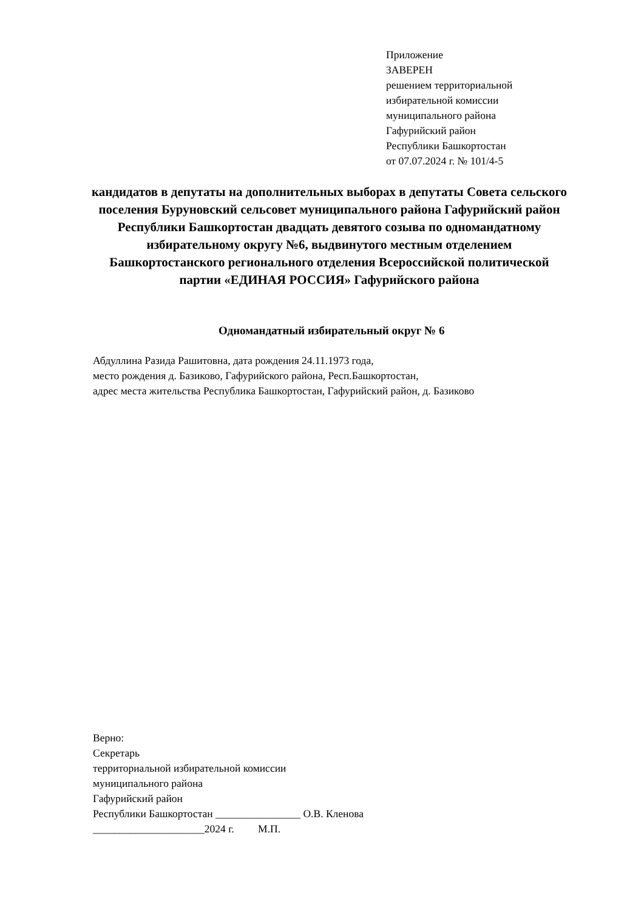Приложение
ЗАВЕРЕН
решением территориальной
избирательной комиссии
муниципального района
Гафурийский район
Республики Башкортостан
от 07.07.2024 г. № 101/4-5
кандидатов в депутаты на дополнительных выборах в депутаты Совета сельского поселения Буруновский сельсовет муниципального района Гафурийский район Республики Башкортостан двадцать девятого созыва по одномандатному избирательному округу №6, выдвинутого местным отделением Башкортостанского регионального отделения Всероссийской политической партии «ЕДИНАЯ РОССИЯ» Гафурийского района
Одномандатный избирательный округ № 6
Абдуллина Разида Рашитовна, дата рождения 24.11.1973 года,
место рождения д. Базиково, Гафурийского района, Респ.Башкортостан,
адрес места жительства Республика Башкортостан, Гафурийский район, д. Базиково
Верно:
Секретарь
территориальной избирательной комиссии
муниципального района
Гафурийский район
Республики Башкортостан ________________ О.В. Кленова
_____________________2024 г. М.П.